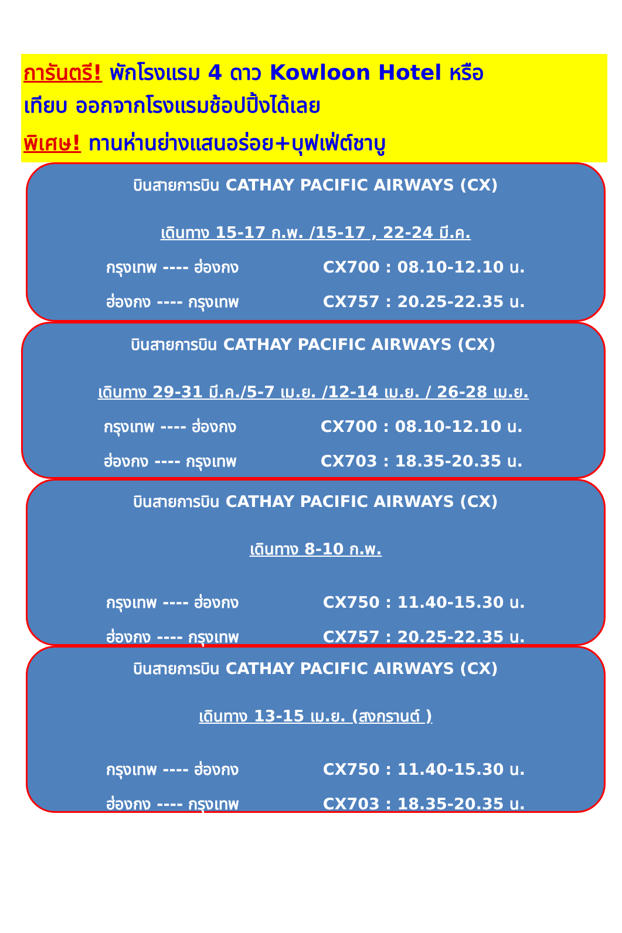การันตรี! พักโรงแรม 4 ดาว Kowloon Hotel หรือ
เทียบ ออกจากโรงแรมช้อปปิ้งได้เลย
พิเศษ! ทานห่านย่างแสนอร่อย+บุฟเฟ่ต์ชาบู
บินสายการบิน CATHAY PACIFIC AIRWAYS (CX)
เดินทาง 15-17 ก.พ. /15-17 , 22-24 มี.ค.
กรุงเทพ ---- ฮ่องกง CX700 : 08.10-12.10 น.
ฮ่องกง ---- กรุงเทพ CX757 : 20.25-22.35 น.
บินสายการบิน CATHAY PACIFIC AIRWAYS (CX)
เดินทาง 29-31 มี.ค./5-7 เม.ย. /12-14 เม.ย. / 26-28 เม.ย.
กรุงเทพ ---- ฮ่องกง CX700 : 08.10-12.10 น.
ฮ่องกง ---- กรุงเทพ CX703 : 18.35-20.35 น.
บินสายการบิน CATHAY PACIFIC AIRWAYS (CX)
เดินทาง 8-10 ก.พ.
กรุงเทพ ---- ฮ่องกง CX750 : 11.40-15.30 น.
ฮ่องกง ---- กรุงเทพ CX757 : 20.25-22.35 น.
บินสายการบิน CATHAY PACIFIC AIRWAYS (CX)
เดินทาง 13-15 เม.ย. (สงกรานต์ )
กรุงเทพ ---- ฮ่องกง CX750 : 11.40-15.30 น.
ฮ่องกง ---- กรุงเทพ CX703 : 18.35-20.35 น.